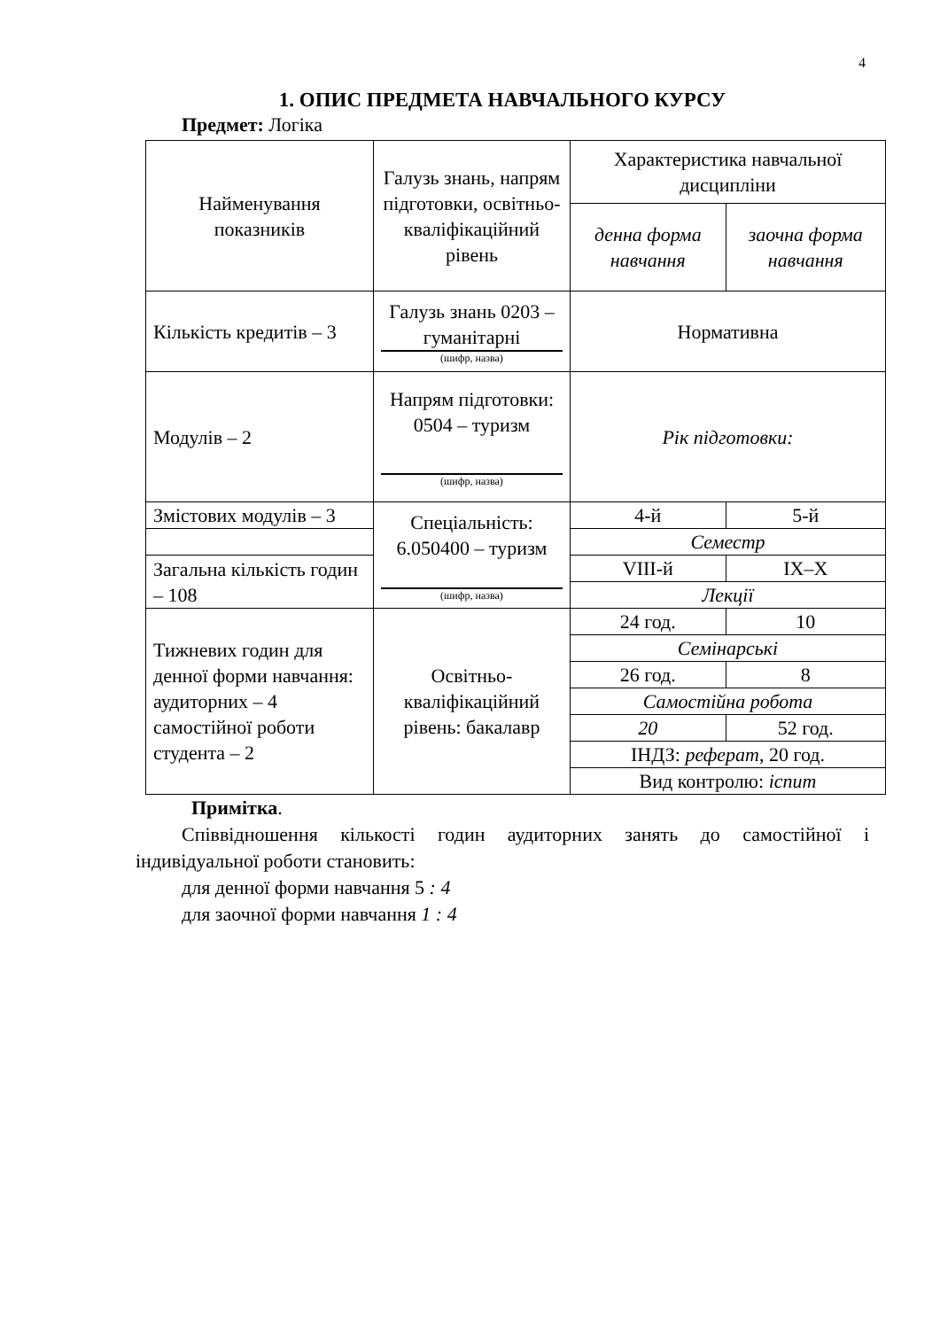4
1. ОПИС ПРЕДМЕТА НАВЧАЛЬНОГО КУРСУ
Предмет: Логіка
| Найменування показників | Галузь знань, напрям підготовки, освітньо-кваліфікаційний рівень | Характеристика навчальної дисципліни | |
| | | денна форма навчання | заочна форма навчання |
| Кількість кредитів – 3 | Галузь знань 0203 – гуманітарні (шифр, назва) | Нормативна | |
| Модулів – 2 | Напрям підготовки: 0504 – туризм (шифр, назва) | Рік підготовки: | |
| Змістових модулів – 3 | Спеціальність: 6.050400 – туризм (шифр, назва) | 4-й | 5-й |
| | | Семестр | |
| Загальна кількість годин – 108 | | VIII-й | IX–X |
| | | Лекції | |
| Тижневих годин для денної форми навчання: аудиторних – 4 самостійної роботи студента – 2 | Освітньо-кваліфікаційний рівень: бакалавр | 24 год. | 10 |
| | | Семінарські | |
| | | 26 год. | 8 |
| | | Самостійна робота | |
| | | 20 | 52 год. |
| | | ІНДЗ: реферат , 20 год. | |
| | | Вид контролю: іспит | |
Примітка.
Співвідношення кількості годин аудиторних занять до самостійної і індивідуальної роботи становить:
для денної форми навчання 5 : 4
для заочної форми навчання 1 : 4